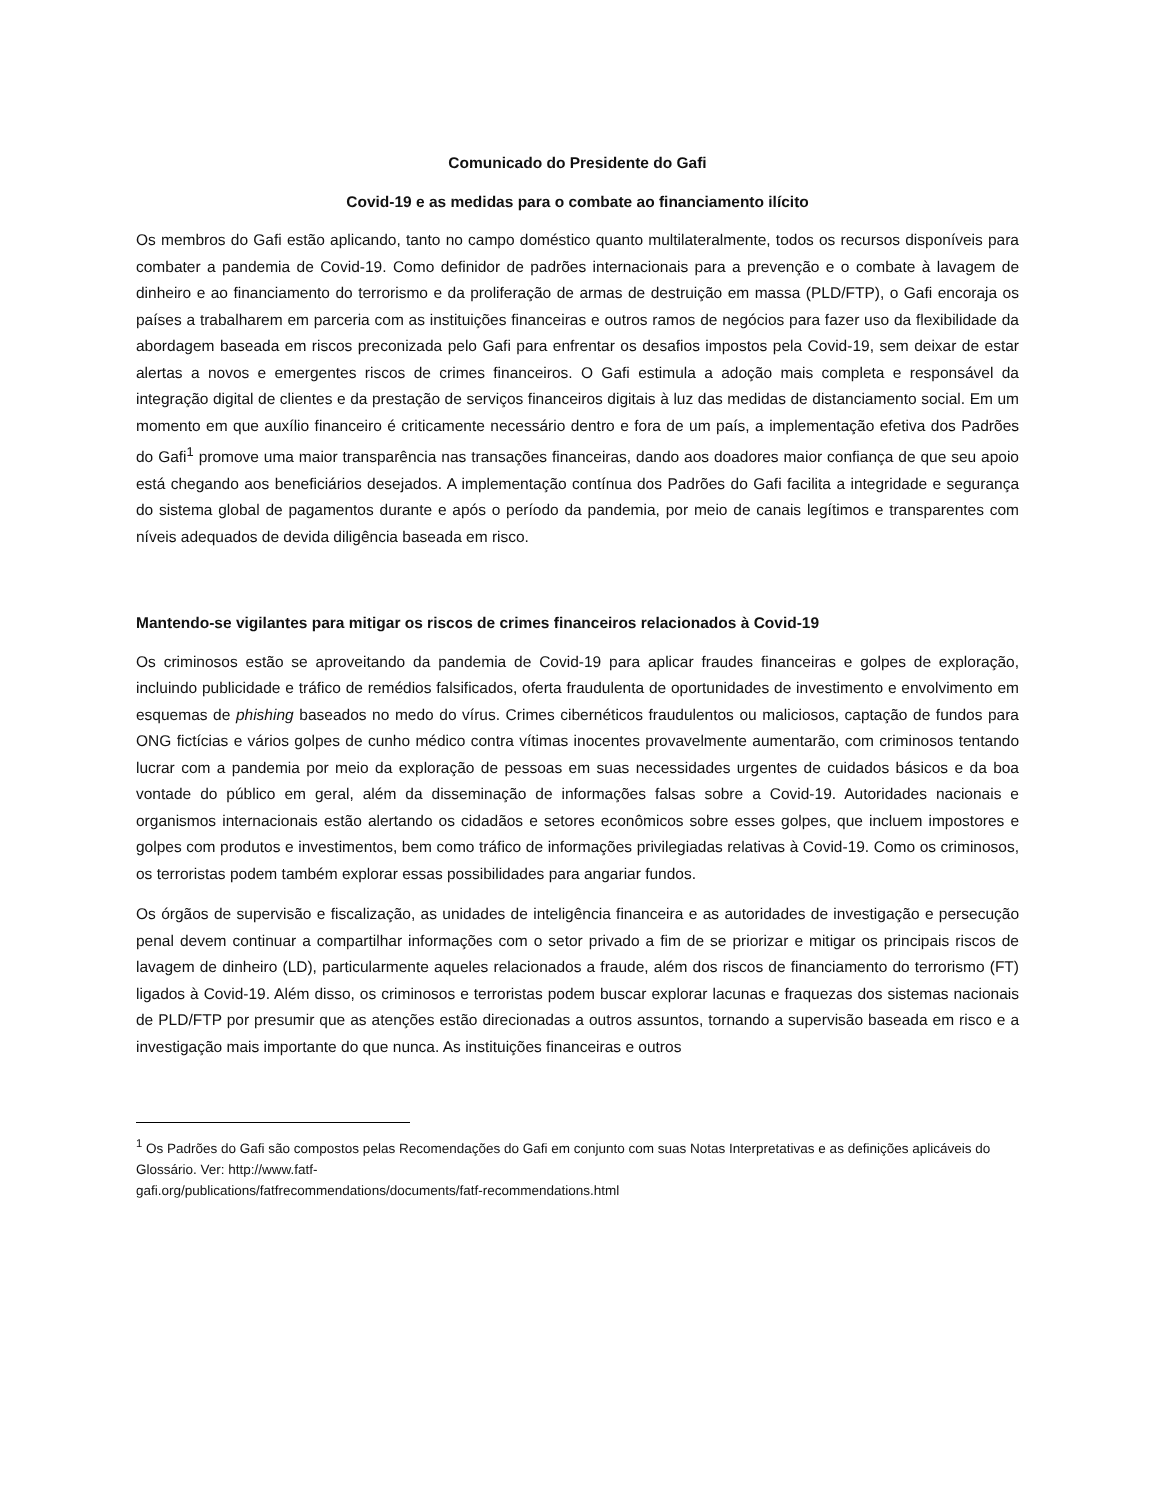Comunicado do Presidente do Gafi
Covid-19 e as medidas para o combate ao financiamento ilícito
Os membros do Gafi estão aplicando, tanto no campo doméstico quanto multilateralmente, todos os recursos disponíveis para combater a pandemia de Covid-19. Como definidor de padrões internacionais para a prevenção e o combate à lavagem de dinheiro e ao financiamento do terrorismo e da proliferação de armas de destruição em massa (PLD/FTP), o Gafi encoraja os países a trabalharem em parceria com as instituições financeiras e outros ramos de negócios para fazer uso da flexibilidade da abordagem baseada em riscos preconizada pelo Gafi para enfrentar os desafios impostos pela Covid-19, sem deixar de estar alertas a novos e emergentes riscos de crimes financeiros. O Gafi estimula a adoção mais completa e responsável da integração digital de clientes e da prestação de serviços financeiros digitais à luz das medidas de distanciamento social. Em um momento em que auxílio financeiro é criticamente necessário dentro e fora de um país, a implementação efetiva dos Padrões do Gafi<sup>1</sup> promove uma maior transparência nas transações financeiras, dando aos doadores maior confiança de que seu apoio está chegando aos beneficiários desejados. A implementação contínua dos Padrões do Gafi facilita a integridade e segurança do sistema global de pagamentos durante e após o período da pandemia, por meio de canais legítimos e transparentes com níveis adequados de devida diligência baseada em risco.
Mantendo-se vigilantes para mitigar os riscos de crimes financeiros relacionados à Covid-19
Os criminosos estão se aproveitando da pandemia de Covid-19 para aplicar fraudes financeiras e golpes de exploração, incluindo publicidade e tráfico de remédios falsificados, oferta fraudulenta de oportunidades de investimento e envolvimento em esquemas de phishing baseados no medo do vírus. Crimes cibernéticos fraudulentos ou maliciosos, captação de fundos para ONG fictícias e vários golpes de cunho médico contra vítimas inocentes provavelmente aumentarão, com criminosos tentando lucrar com a pandemia por meio da exploração de pessoas em suas necessidades urgentes de cuidados básicos e da boa vontade do público em geral, além da disseminação de informações falsas sobre a Covid-19. Autoridades nacionais e organismos internacionais estão alertando os cidadãos e setores econômicos sobre esses golpes, que incluem impostores e golpes com produtos e investimentos, bem como tráfico de informações privilegiadas relativas à Covid-19. Como os criminosos, os terroristas podem também explorar essas possibilidades para angariar fundos.
Os órgãos de supervisão e fiscalização, as unidades de inteligência financeira e as autoridades de investigação e persecução penal devem continuar a compartilhar informações com o setor privado a fim de se priorizar e mitigar os principais riscos de lavagem de dinheiro (LD), particularmente aqueles relacionados a fraude, além dos riscos de financiamento do terrorismo (FT) ligados à Covid-19. Além disso, os criminosos e terroristas podem buscar explorar lacunas e fraquezas dos sistemas nacionais de PLD/FTP por presumir que as atenções estão direcionadas a outros assuntos, tornando a supervisão baseada em risco e a investigação mais importante do que nunca. As instituições financeiras e outros
<sup>1</sup> Os Padrões do Gafi são compostos pelas Recomendações do Gafi em conjunto com suas Notas Interpretativas e as definições aplicáveis do Glossário. Ver: http://www.fatf-
gafi.org/publications/fatfrecommendations/documents/fatf-recommendations.html